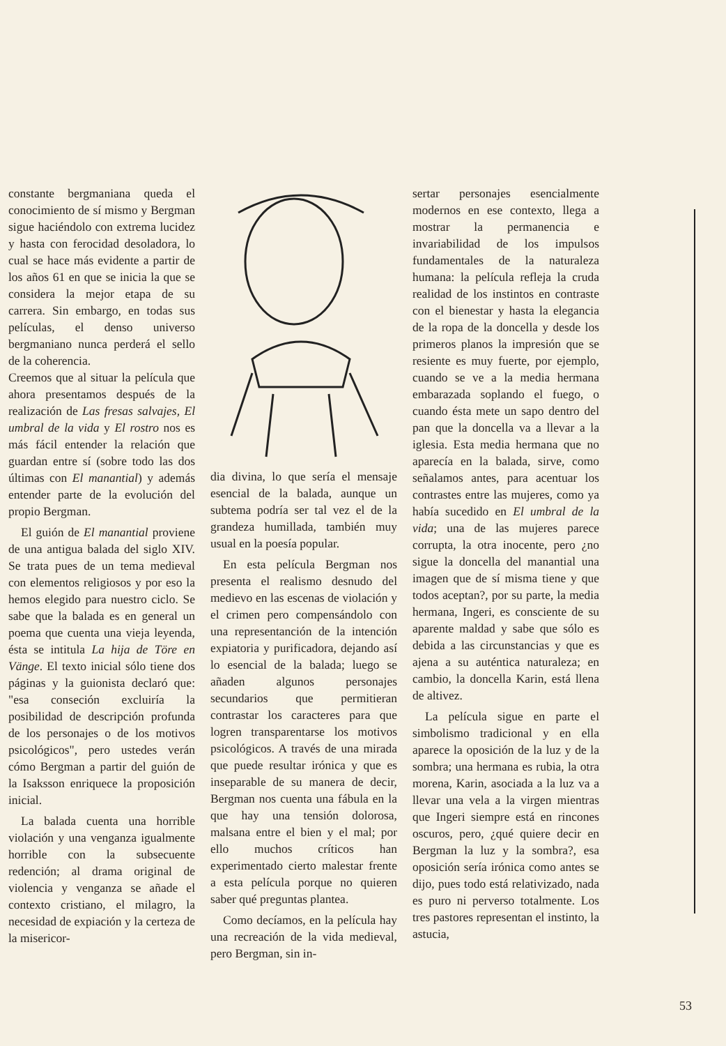constante bergmaniana queda el conocimiento de sí mismo y Bergman sigue haciéndolo con extrema lucidez y hasta con ferocidad desoladora, lo cual se hace más evidente a partir de los años 61 en que se inicia la que se considera la mejor etapa de su carrera. Sin embargo, en todas sus películas, el denso universo bergmaniano nunca perderá el sello de la coherencia.
Creemos que al situar la película que ahora presentamos después de la realización de Las fresas salvajes, El umbral de la vida y El rostro nos es más fácil entender la relación que guardan entre sí (sobre todo las dos últimas con El manantial) y además entender parte de la evolución del propio Bergman.
El guión de El manantial proviene de una antigua balada del siglo XIV. Se trata pues de un tema medieval con elementos religiosos y por eso la hemos elegido para nuestro ciclo. Se sabe que la balada es en general un poema que cuenta una vieja leyenda, ésta se intitula La hija de Töre en Vänge. El texto inicial sólo tiene dos páginas y la guionista declaró que: "esa conseción excluiría la posibilidad de descripción profunda de los personajes o de los motivos psicológicos", pero ustedes verán cómo Bergman a partir del guión de la Isaksson enriquece la proposición inicial.
La balada cuenta una horrible violación y una venganza igualmente horrible con la subsecuente redención; al drama original de violencia y venganza se añade el contexto cristiano, el milagro, la necesidad de expiación y la certeza de la misericor-
dia divina, lo que sería el mensaje esencial de la balada, aunque un subtema podría ser tal vez el de la grandeza humillada, también muy usual en la poesía popular.
En esta película Bergman nos presenta el realismo desnudo del medievo en las escenas de violación y el crimen pero compensándolo con una representanción de la intención expiatoria y purificadora, dejando así lo esencial de la balada; luego se añaden algunos personajes secundarios que permitieran contrastar los caracteres para que logren transparentarse los motivos psicológicos. A través de una mirada que puede resultar irónica y que es inseparable de su manera de decir, Bergman nos cuenta una fábula en la que hay una tensión dolorosa, malsana entre el bien y el mal; por ello muchos críticos han experimentado cierto malestar frente a esta película porque no quieren saber qué preguntas plantea.
Como decíamos, en la película hay una recreación de la vida medieval, pero Bergman, sin in-
sertar personajes esencialmente modernos en ese contexto, llega a mostrar la permanencia e invariabilidad de los impulsos fundamentales de la naturaleza humana: la película refleja la cruda realidad de los instintos en contraste con el bienestar y hasta la elegancia de la ropa de la doncella y desde los primeros planos la impresión que se resiente es muy fuerte, por ejemplo, cuando se ve a la media hermana embarazada soplando el fuego, o cuando ésta mete un sapo dentro del pan que la doncella va a llevar a la iglesia. Esta media hermana que no aparecía en la balada, sirve, como señalamos antes, para acentuar los contrastes entre las mujeres, como ya había sucedido en El umbral de la vida; una de las mujeres parece corrupta, la otra inocente, pero ¿no sigue la doncella del manantial una imagen que de sí misma tiene y que todos aceptan?, por su parte, la media hermana, Ingeri, es consciente de su aparente maldad y sabe que sólo es debida a las circunstancias y que es ajena a su auténtica naturaleza; en cambio, la doncella Karin, está llena de altivez.
La película sigue en parte el simbolismo tradicional y en ella aparece la oposición de la luz y de la sombra; una hermana es rubia, la otra morena, Karin, asociada a la luz va a llevar una vela a la virgen mientras que Ingeri siempre está en rincones oscuros, pero, ¿qué quiere decir en Bergman la luz y la sombra?, esa oposición sería irónica como antes se dijo, pues todo está relativizado, nada es puro ni perverso totalmente. Los tres pastores representan el instinto, la astucia,
53